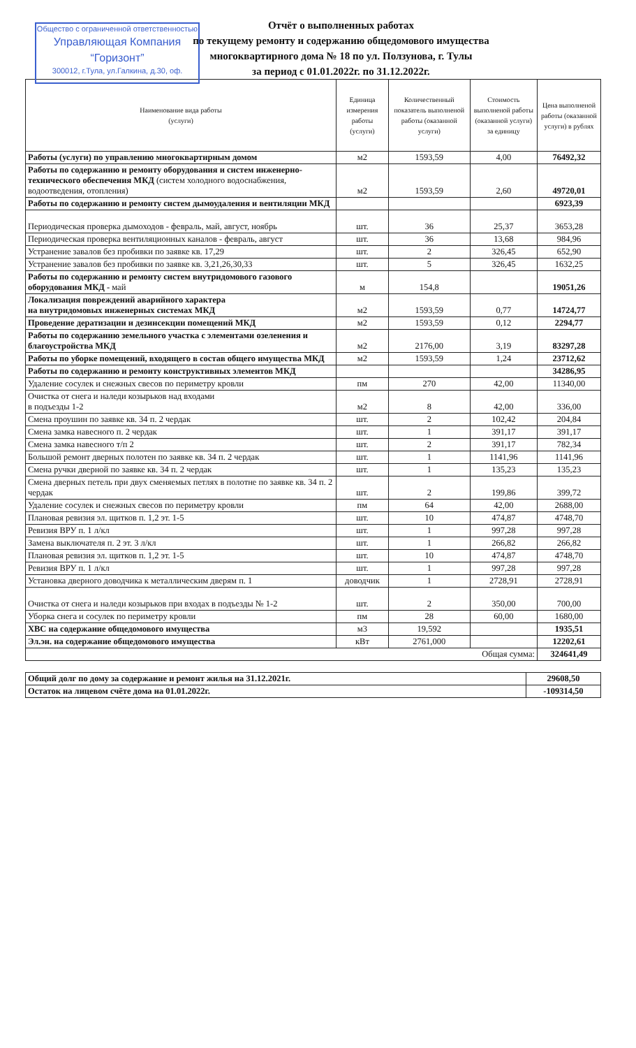Общество с ограниченной ответственностью
Управляющая Компания
“Горизонт”
300012, г.Тула, ул.Галкина, д.30, оф.
Отчёт о выполненных работах
по текущему ремонту и содержанию общедомового имущества
многоквартирного дома № 18 по ул. Ползунова, г. Тулы
за период с 01.01.2022г. по 31.12.2022г.
| Наименование вида работы (услуги) | Единица измерения работы (услуги) | Количественный показатель выполненой работы (оказанной услуги) | Стоимость выполненой работы (оказанной услуги) за единицу | Цена выполненой работы (оказанной услуги) в рублях |
| --- | --- | --- | --- | --- |
| Работы (услуги) по управлению многоквартирным домом | м2 | 1593,59 | 4,00 | 76492,32 |
| Работы по содержанию и ремонту оборудования и систем инженерно-технического обеспечения МКД (систем холодного водоснабжения, водоотведения, отопления) | м2 | 1593,59 | 2,60 | 49720,01 |
| Работы по содержанию и ремонту систем дымоудаления и вентиляции МКД | | | | 6923,39 |
| Периодическая проверка дымоходов - февраль, май, август, ноябрь | шт. | 36 | 25,37 | 3653,28 |
| Периодическая проверка вентиляционных каналов - февраль, август | шт. | 36 | 13,68 | 984,96 |
| Устранение завалов без пробивки по заявке кв. 17,29 | шт. | 2 | 326,45 | 652,90 |
| Устранение завалов без пробивки по заявке кв. 3,21,26,30,33 | шт. | 5 | 326,45 | 1632,25 |
| Работы по содержанию и ремонту систем внутридомового газового оборудования МКД - май | м | 154,8 | | 19051,26 |
| Локализация повреждений аварийного характера на внутридомовых инженерных системах МКД | м2 | 1593,59 | 0,77 | 14724,77 |
| Проведение дератизации и дезинсекции помещений МКД | м2 | 1593,59 | 0,12 | 2294,77 |
| Работы по содержанию земельного участка с элементами озеленения и благоустройства МКД | м2 | 2176,00 | 3,19 | 83297,28 |
| Работы по уборке помещений, входящего в состав общего имущества МКД | м2 | 1593,59 | 1,24 | 23712,62 |
| Работы по содержанию и ремонту конструктивных элементов МКД | | | | 34286,95 |
| Удаление сосулек и снежных свесов по периметру кровли | пм | 270 | 42,00 | 11340,00 |
| Очистка от снега и наледи козырьков над входами в подъезды 1-2 | м2 | 8 | 42,00 | 336,00 |
| Смена проушин по заявке кв. 34 п. 2 чердак | шт. | 2 | 102,42 | 204,84 |
| Смена замка навесного п. 2 чердак | шт. | 1 | 391,17 | 391,17 |
| Смена замка навесного т/п 2 | шт. | 2 | 391,17 | 782,34 |
| Большой ремонт дверных полотен по заявке кв. 34 п. 2 чердак | шт. | 1 | 1141,96 | 1141,96 |
| Смена ручки дверной по заявке кв. 34 п. 2 чердак | шт. | 1 | 135,23 | 135,23 |
| Смена дверных петель при двух сменяемых петлях в полотне по заявке кв. 34 п. 2 чердак | шт. | 2 | 199,86 | 399,72 |
| Удаление сосулек и снежных свесов по периметру кровли | пм | 64 | 42,00 | 2688,00 |
| Плановая ревизия эл. щитков п. 1,2 эт. 1-5 | шт. | 10 | 474,87 | 4748,70 |
| Ревизия ВРУ п. 1 л/кл | шт. | 1 | 997,28 | 997,28 |
| Замена выключателя п. 2 эт. 3 л/кл | шт. | 1 | 266,82 | 266,82 |
| Плановая ревизия эл. щитков п. 1,2 эт. 1-5 | шт. | 10 | 474,87 | 4748,70 |
| Ревизия ВРУ п. 1 л/кл | шт. | 1 | 997,28 | 997,28 |
| Установка дверного доводчика к металлическим дверям п. 1 | доводчик | 1 | 2728,91 | 2728,91 |
| Очистка от снега и наледи козырьков при входах в подъезды № 1-2 | шт. | 2 | 350,00 | 700,00 |
| Уборка снега и сосулек по периметру кровли | пм | 28 | 60,00 | 1680,00 |
| ХВС на содержание общедомового имущества | м3 | 19,592 | | 1935,51 |
| Эл.эн. на содержание общедомового имущества | кВт | 2761,000 | | 12202,61 |
| Общая сумма: | | | | 324641,49 |
| Общий долг по дому за содержание и ремонт жилья на 31.12.2021г. | 29608,50 |
| Остаток на лицевом счёте дома на 01.01.2022г. | -109314,50 |